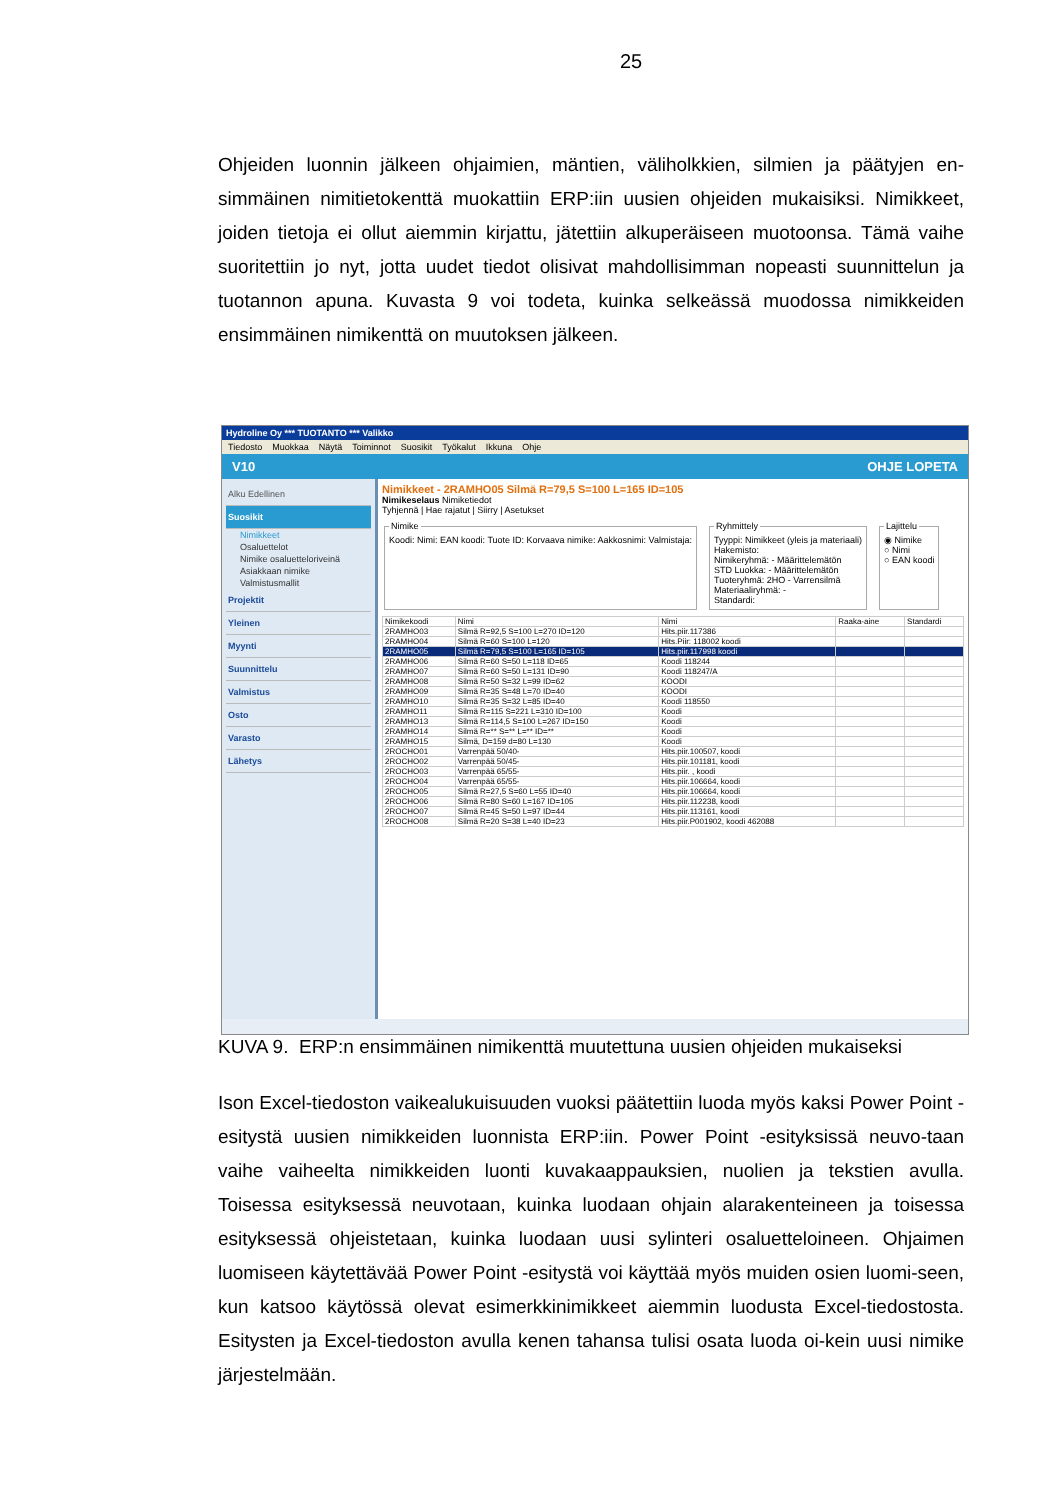25
Ohjeiden luonnin jälkeen ohjaimien, mäntien, väliholkkien, silmien ja päätyjen en-simmäinen nimitietokenttä muokattiin ERP:iin uusien ohjeiden mukaisiksi. Nimikkeet, joiden tietoja ei ollut aiemmin kirjattu, jätettiin alkuperäiseen muotoonsa. Tämä vaihe suoritettiin jo nyt, jotta uudet tiedot olisivat mahdollisimman nopeasti suunnittelun ja tuotannon apuna. Kuvasta 9 voi todeta, kuinka selkeässä muodossa nimikkeiden ensimmäinen nimikenttä on muutoksen jälkeen.
Hydroline Oy *** TUOTANTO *** Valikko
Tiedosto Muokkaa Näytä Toiminnot Suosikit Työkalut Ikkuna Ohje
V10 OHJE LOPETA
Alku Edellinen
Suosikit
Nimikkeet
Osaluettelot
Nimike osaluetteloriveinä
Asiakkaan nimike
Valmistusmallit
Projektit
Yleinen
Myynti
Suunnittelu
Valmistus
Osto
Varasto
Lähetys
Nimikkeet - 2RAMHO05 Silmä R=79,5 S=100 L=165 ID=105
Nimikeselaus Nimiketiedot
Tyhjennä | Hae rajatut | Siirry | Asetukset
NimikeKoodi: Nimi: EAN koodi: Tuote ID: Korvaava nimike: Aakkosnimi: Valmistaja: RyhmittelyTyyppi: Nimikkeet (yleis ja materiaali)
Hakemisto:
Nimikeryhmä: - Määrittelemätön
STD Luokka: - Määrittelemätön
Tuoteryhmä: 2HO - Varrensilmä
Materiaaliryhmä: -
Standardi: Lajittelu◉ Nimike
○ Nimi
○ EAN koodi
| Nimikekoodi | Nimi | Nimi | Raaka-aine | Standardi |
| --- | --- | --- | --- | --- |
| 2RAMHO03 | Silmä R=92,5 S=100 L=270 ID=120 | Hits.piir.117386 | | |
| 2RAMHO04 | Silmä R=60 S=100 L=120 | Hits.Piir: 118002 koodi | | |
| 2RAMHO05 | Silmä R=79,5 S=100 L=165 ID=105 | Hits.piir.117998 koodi | | |
| 2RAMHO06 | Silmä R=60 S=50 L=118 ID=65 | Koodi 118244 | | |
| 2RAMHO07 | Silmä R=60 S=50 L=131 ID=90 | Koodi 118247/A | | |
| 2RAMHO08 | Silmä R=50 S=32 L=99 ID=62 | KOODI | | |
| 2RAMHO09 | Silmä R=35 S=48 L=70 ID=40 | KOODI | | |
| 2RAMHO10 | Silmä R=35 S=32 L=85 ID=40 | Koodi 118550 | | |
| 2RAMHO11 | Silmä R=115 S=221 L=310 ID=100 | Koodi | | |
| 2RAMHO13 | Silmä R=114,5 S=100 L=267 ID=150 | Koodi | | |
| 2RAMHO14 | Silmä R=** S=** L=** ID=** | Koodi | | |
| 2RAMHO15 | Silmä, D=159 d=80 L=130 | Koodi | | |
| 2ROCHO01 | Varrenpää 50/40- | Hits.piir.100507, koodi | | |
| 2ROCHO02 | Varrenpää 50/45- | Hits.piir.101181, koodi | | |
| 2ROCHO03 | Varrenpää 65/55- | Hits.piir. , koodi | | |
| 2ROCHO04 | Varrenpää 65/55- | Hits.piir.106664, koodi | | |
| 2ROCHO05 | Silmä R=27,5 S=60 L=55 ID=40 | Hits.piir.106664, koodi | | |
| 2ROCHO06 | Silmä R=80 S=60 L=167 ID=105 | Hits.piir.112238, koodi | | |
| 2ROCHO07 | Silmä R=45 S=50 L=97 ID=44 | Hits.piir.113161, koodi | | |
| 2ROCHO08 | Silmä R=20 S=38 L=40 ID=23 | Hits.piir.P001902, koodi 462088 | | |
KUVA 9. ERP:n ensimmäinen nimikenttä muutettuna uusien ohjeiden mukaiseksi
Ison Excel-tiedoston vaikealukuisuuden vuoksi päätettiin luoda myös kaksi Power Point -esitystä uusien nimikkeiden luonnista ERP:iin. Power Point -esityksissä neuvo-taan vaihe vaiheelta nimikkeiden luonti kuvakaappauksien, nuolien ja tekstien avulla. Toisessa esityksessä neuvotaan, kuinka luodaan ohjain alarakenteineen ja toisessa esityksessä ohjeistetaan, kuinka luodaan uusi sylinteri osaluetteloineen. Ohjaimen luomiseen käytettävää Power Point -esitystä voi käyttää myös muiden osien luomi-seen, kun katsoo käytössä olevat esimerkkinimikkeet aiemmin luodusta Excel-tiedostosta. Esitysten ja Excel-tiedoston avulla kenen tahansa tulisi osata luoda oi-kein uusi nimike järjestelmään.